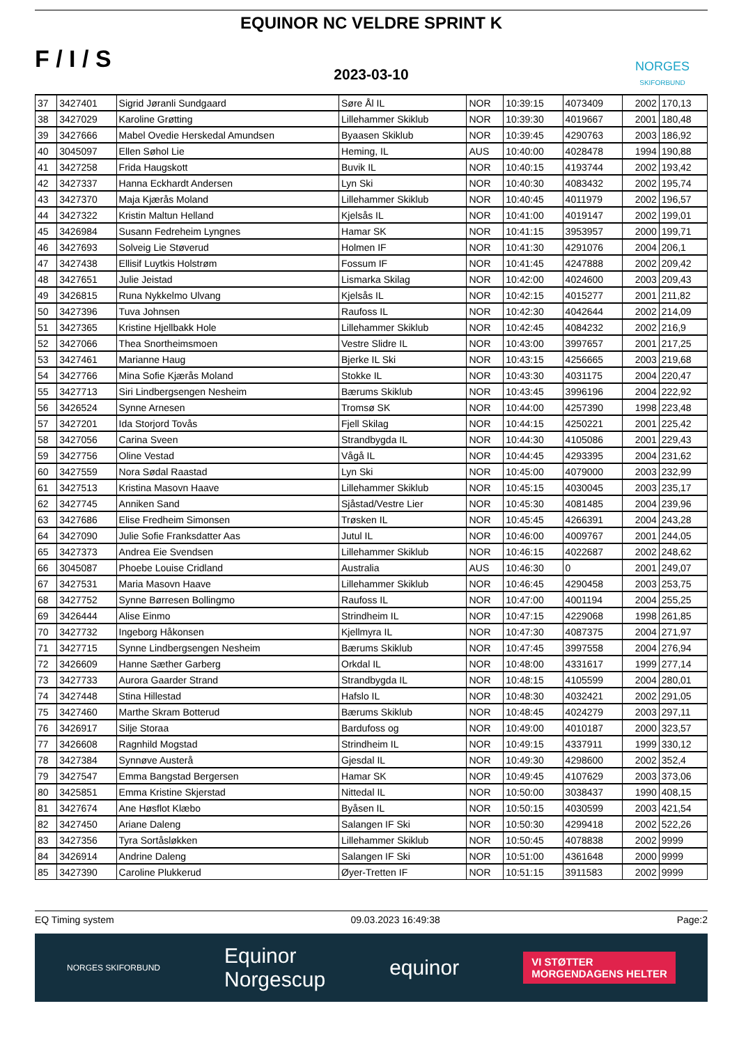F / I / S
EQUINOR NC VELDRE SPRINT K
2023-03-10
NORGES
SKIFORBUND
| 37 | 3427401 | Sigrid Jøranli Sundgaard | Søre Ål IL | NOR | 10:39:15 | 4073409 | 2002 | 170,13 |
| 38 | 3427029 | Karoline Grøtting | Lillehammer Skiklub | NOR | 10:39:30 | 4019667 | 2001 | 180,48 |
| 39 | 3427666 | Mabel Ovedie Herskedal Amundsen | Byaasen Skiklub | NOR | 10:39:45 | 4290763 | 2003 | 186,92 |
| 40 | 3045097 | Ellen Søhol Lie | Heming, IL | AUS | 10:40:00 | 4028478 | 1994 | 190,88 |
| 41 | 3427258 | Frida Haugskott | Buvik IL | NOR | 10:40:15 | 4193744 | 2002 | 193,42 |
| 42 | 3427337 | Hanna Eckhardt Andersen | Lyn Ski | NOR | 10:40:30 | 4083432 | 2002 | 195,74 |
| 43 | 3427370 | Maja Kjærås Moland | Lillehammer Skiklub | NOR | 10:40:45 | 4011979 | 2002 | 196,57 |
| 44 | 3427322 | Kristin Maltun Helland | Kjelsås IL | NOR | 10:41:00 | 4019147 | 2002 | 199,01 |
| 45 | 3426984 | Susann Fedreheim Lyngnes | Hamar SK | NOR | 10:41:15 | 3953957 | 2000 | 199,71 |
| 46 | 3427693 | Solveig Lie Støverud | Holmen IF | NOR | 10:41:30 | 4291076 | 2004 | 206,1 |
| 47 | 3427438 | Ellisif Luytkis Holstrøm | Fossum IF | NOR | 10:41:45 | 4247888 | 2002 | 209,42 |
| 48 | 3427651 | Julie Jeistad | Lismarka Skilag | NOR | 10:42:00 | 4024600 | 2003 | 209,43 |
| 49 | 3426815 | Runa Nykkelmo Ulvang | Kjelsås IL | NOR | 10:42:15 | 4015277 | 2001 | 211,82 |
| 50 | 3427396 | Tuva Johnsen | Raufoss IL | NOR | 10:42:30 | 4042644 | 2002 | 214,09 |
| 51 | 3427365 | Kristine Hjellbakk Hole | Lillehammer Skiklub | NOR | 10:42:45 | 4084232 | 2002 | 216,9 |
| 52 | 3427066 | Thea Snortheimsmoen | Vestre Slidre IL | NOR | 10:43:00 | 3997657 | 2001 | 217,25 |
| 53 | 3427461 | Marianne Haug | Bjerke IL Ski | NOR | 10:43:15 | 4256665 | 2003 | 219,68 |
| 54 | 3427766 | Mina Sofie Kjærås Moland | Stokke IL | NOR | 10:43:30 | 4031175 | 2004 | 220,47 |
| 55 | 3427713 | Siri Lindbergsengen Nesheim | Bærums Skiklub | NOR | 10:43:45 | 3996196 | 2004 | 222,92 |
| 56 | 3426524 | Synne Arnesen | Tromsø SK | NOR | 10:44:00 | 4257390 | 1998 | 223,48 |
| 57 | 3427201 | Ida Storjord Tovås | Fjell Skilag | NOR | 10:44:15 | 4250221 | 2001 | 225,42 |
| 58 | 3427056 | Carina Sveen | Strandbygda IL | NOR | 10:44:30 | 4105086 | 2001 | 229,43 |
| 59 | 3427756 | Oline Vestad | Vågå IL | NOR | 10:44:45 | 4293395 | 2004 | 231,62 |
| 60 | 3427559 | Nora Sødal Raastad | Lyn Ski | NOR | 10:45:00 | 4079000 | 2003 | 232,99 |
| 61 | 3427513 | Kristina Masovn Haave | Lillehammer Skiklub | NOR | 10:45:15 | 4030045 | 2003 | 235,17 |
| 62 | 3427745 | Anniken Sand | Sjåstad/Vestre Lier | NOR | 10:45:30 | 4081485 | 2004 | 239,96 |
| 63 | 3427686 | Elise Fredheim Simonsen | Trøsken IL | NOR | 10:45:45 | 4266391 | 2004 | 243,28 |
| 64 | 3427090 | Julie Sofie Franksdatter Aas | Jutul IL | NOR | 10:46:00 | 4009767 | 2001 | 244,05 |
| 65 | 3427373 | Andrea Eie Svendsen | Lillehammer Skiklub | NOR | 10:46:15 | 4022687 | 2002 | 248,62 |
| 66 | 3045087 | Phoebe Louise Cridland | Australia | AUS | 10:46:30 | 0 | 2001 | 249,07 |
| 67 | 3427531 | Maria Masovn Haave | Lillehammer Skiklub | NOR | 10:46:45 | 4290458 | 2003 | 253,75 |
| 68 | 3427752 | Synne Børresen Bollingmo | Raufoss IL | NOR | 10:47:00 | 4001194 | 2004 | 255,25 |
| 69 | 3426444 | Alise Einmo | Strindheim IL | NOR | 10:47:15 | 4229068 | 1998 | 261,85 |
| 70 | 3427732 | Ingeborg Håkonsen | Kjellmyra IL | NOR | 10:47:30 | 4087375 | 2004 | 271,97 |
| 71 | 3427715 | Synne Lindbergsengen Nesheim | Bærums Skiklub | NOR | 10:47:45 | 3997558 | 2004 | 276,94 |
| 72 | 3426609 | Hanne Sæther Garberg | Orkdal IL | NOR | 10:48:00 | 4331617 | 1999 | 277,14 |
| 73 | 3427733 | Aurora Gaarder Strand | Strandbygda IL | NOR | 10:48:15 | 4105599 | 2004 | 280,01 |
| 74 | 3427448 | Stina Hillestad | Hafslo IL | NOR | 10:48:30 | 4032421 | 2002 | 291,05 |
| 75 | 3427460 | Marthe Skram Botterud | Bærums Skiklub | NOR | 10:48:45 | 4024279 | 2003 | 297,11 |
| 76 | 3426917 | Silje Storaa | Bardufoss og | NOR | 10:49:00 | 4010187 | 2000 | 323,57 |
| 77 | 3426608 | Ragnhild Mogstad | Strindheim IL | NOR | 10:49:15 | 4337911 | 1999 | 330,12 |
| 78 | 3427384 | Synnøve Austerå | Gjesdal IL | NOR | 10:49:30 | 4298600 | 2002 | 352,4 |
| 79 | 3427547 | Emma Bangstad Bergersen | Hamar SK | NOR | 10:49:45 | 4107629 | 2003 | 373,06 |
| 80 | 3425851 | Emma Kristine Skjerstad | Nittedal IL | NOR | 10:50:00 | 3038437 | 1990 | 408,15 |
| 81 | 3427674 | Ane Høsflot Klæbo | Byåsen IL | NOR | 10:50:15 | 4030599 | 2003 | 421,54 |
| 82 | 3427450 | Ariane Daleng | Salangen IF Ski | NOR | 10:50:30 | 4299418 | 2002 | 522,26 |
| 83 | 3427356 | Tyra Sortåsløkken | Lillehammer Skiklub | NOR | 10:50:45 | 4078838 | 2002 | 9999 |
| 84 | 3426914 | Andrine Daleng | Salangen IF Ski | NOR | 10:51:00 | 4361648 | 2000 | 9999 |
| 85 | 3427390 | Caroline Plukkerud | Øyer-Tretten IF | NOR | 10:51:15 | 3911583 | 2002 | 9999 |
EQ Timing system 09.03.2023 16:49:38 Page:2
NORGES SKIFORBUND Equinor
Norgescup equinor VI STØTTER
MORGENDAGENS HELTER